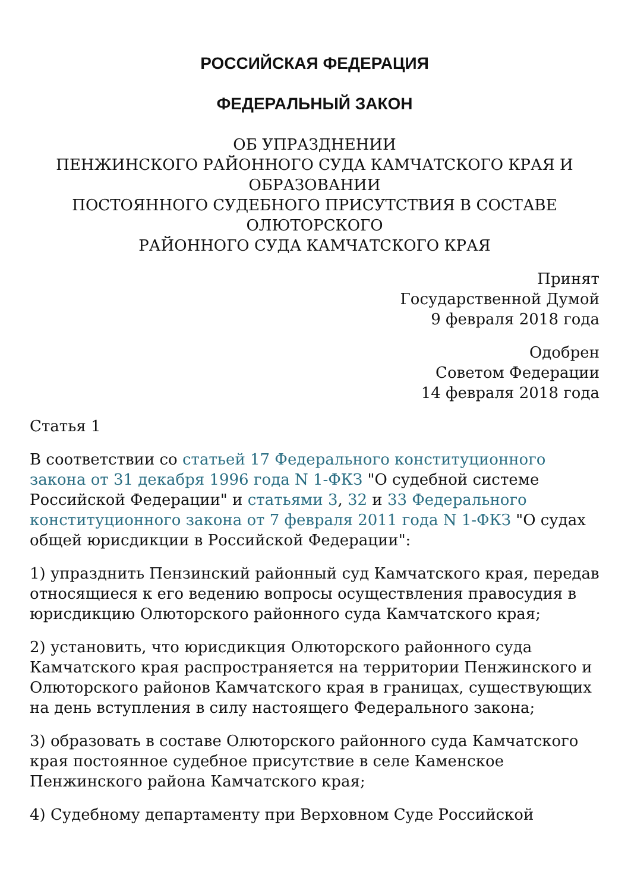РОССИЙСКАЯ ФЕДЕРАЦИЯ
ФЕДЕРАЛЬНЫЙ ЗАКОН
ОБ УПРАЗДНЕНИИ
ПЕНЖИНСКОГО РАЙОННОГО СУДА КАМЧАТСКОГО КРАЯ И ОБРАЗОВАНИИ
ПОСТОЯННОГО СУДЕБНОГО ПРИСУТСТВИЯ В СОСТАВЕ ОЛЮТОРСКОГО
РАЙОННОГО СУДА КАМЧАТСКОГО КРАЯ
Принят
Государственной Думой
9 февраля 2018 года
Одобрен
Советом Федерации
14 февраля 2018 года
Статья 1
В соответствии со статьей 17 Федерального конституционного закона от 31 декабря 1996 года N 1-ФКЗ "О судебной системе Российской Федерации" и статьями 3, 32 и 33 Федерального конституционного закона от 7 февраля 2011 года N 1-ФКЗ "О судах общей юрисдикции в Российской Федерации":
1) упразднить Пензинский районный суд Камчатского края, передав относящиеся к его ведению вопросы осуществления правосудия в юрисдикцию Олюторского районного суда Камчатского края;
2) установить, что юрисдикция Олюторского районного суда Камчатского края распространяется на территории Пенжинского и Олюторского районов Камчатского края в границах, существующих на день вступления в силу настоящего Федерального закона;
3) образовать в составе Олюторского районного суда Камчатского края постоянное судебное присутствие в селе Каменское Пенжинского района Камчатского края;
4) Судебному департаменту при Верховном Суде Российской